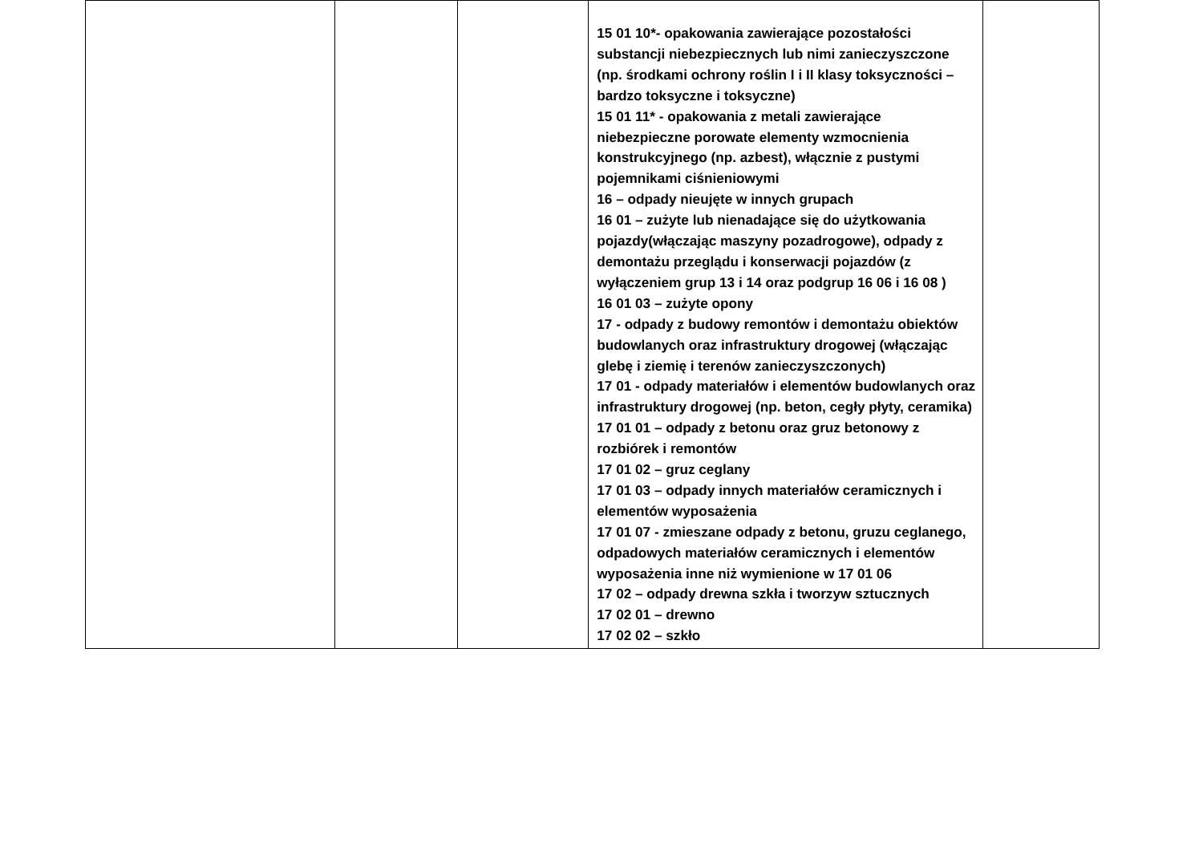| | | | 15 01 10*- opakowania zawierające pozostałości substancji niebezpiecznych lub nimi zanieczyszczone (np. środkami ochrony roślin I i II klasy toksyczności – bardzo toksyczne i toksyczne) 15 01 11* - opakowania z metali zawierające niebezpieczne porowate elementy wzmocnienia konstrukcyjnego (np. azbest), włącznie z pustymi pojemnikami ciśnieniowymi 16 – odpady nieujęte w innych grupach 16 01 – zużyte lub nienadające się do użytkowania pojazdy(włączając maszyny pozadrogowe), odpady z demontażu przeglądu i konserwacji pojazdów (z wyłączeniem grup 13 i 14 oraz podgrup 16 06 i 16 08 ) 16 01 03 – zużyte opony 17 - odpady z budowy remontów i demontażu obiektów budowlanych oraz infrastruktury drogowej (włączając glebę i ziemię i terenów zanieczyszczonych) 17 01 - odpady materiałów i elementów budowlanych oraz infrastruktury drogowej (np. beton, cegły płyty, ceramika) 17 01 01 – odpady z betonu oraz gruz betonowy z rozbiórek i remontów 17 01 02 – gruz ceglany 17 01 03 – odpady innych materiałów ceramicznych i elementów wyposażenia 17 01 07 - zmieszane odpady z betonu, gruzu ceglanego, odpadowych materiałów ceramicznych i elementów wyposażenia inne niż wymienione w 17 01 06 17 02 – odpady drewna szkła i tworzyw sztucznych 17 02 01 – drewno 17 02 02 – szkło | |